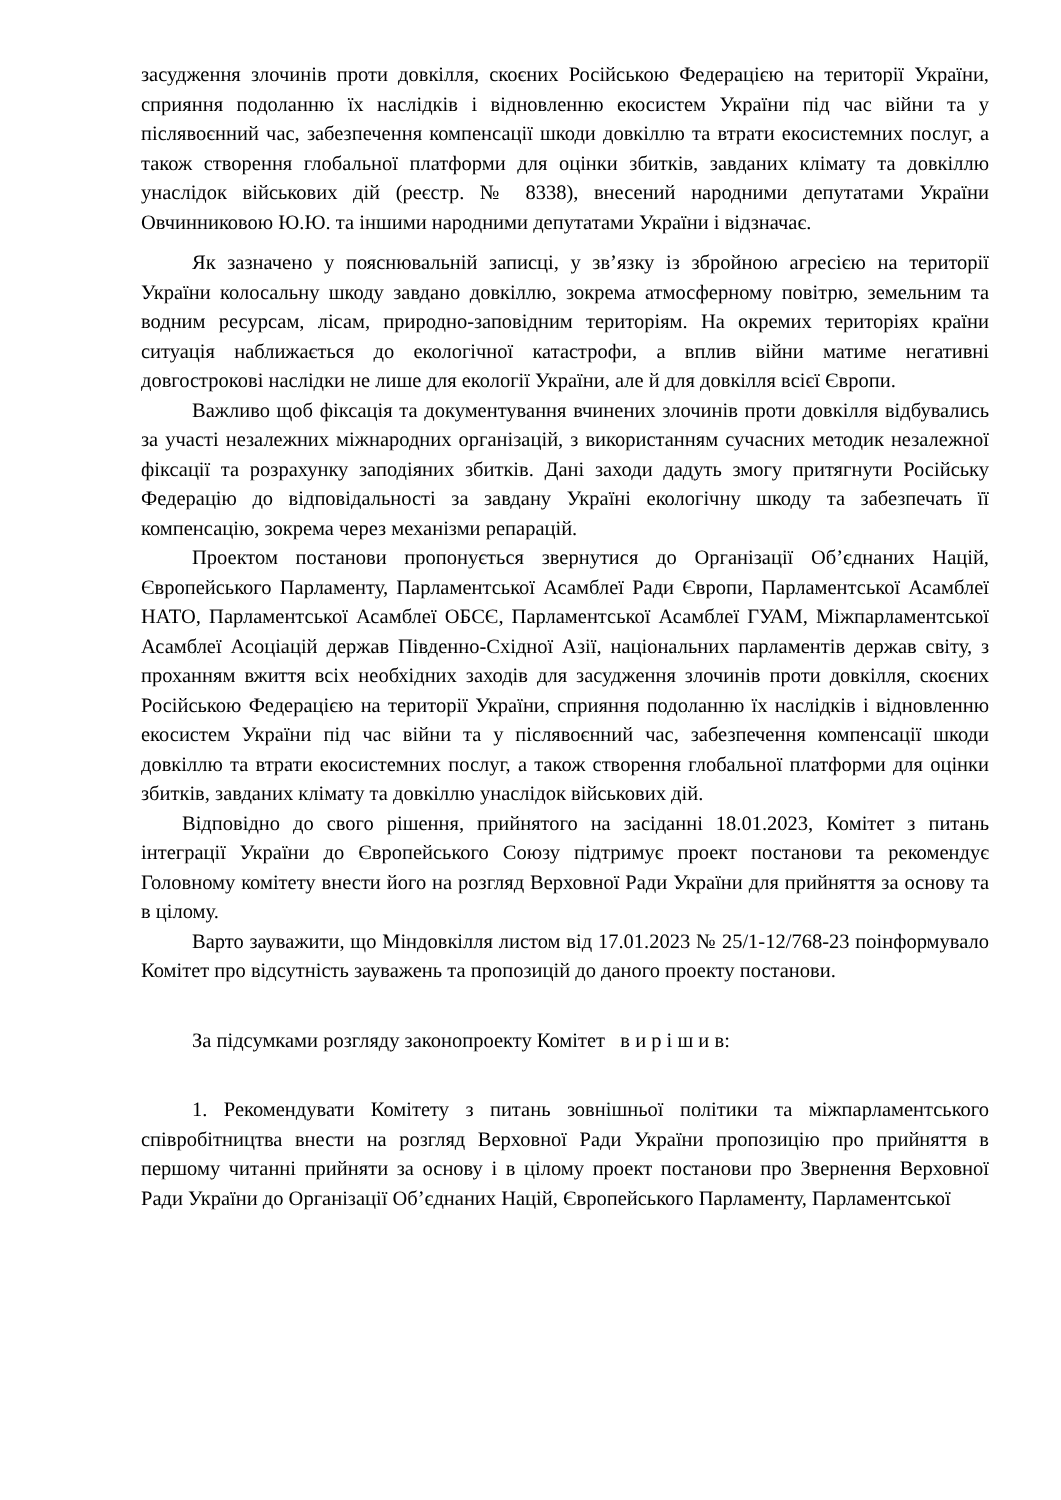засудження злочинів проти довкілля, скоєних Російською Федерацією на території України, сприяння подоланню їх наслідків і відновленню екосистем України під час війни та у післявоєнний час, забезпечення компенсації шкоди довкіллю та втрати екосистемних послуг, а також створення глобальної платформи для оцінки збитків, завданих клімату та довкіллю унаслідок військових дій (реєстр. № 8338), внесений народними депутатами України Овчинниковою Ю.Ю. та іншими народними депутатами України і відзначає.
Як зазначено у пояснювальній записці, у зв’язку із збройною агресією на території України колосальну шкоду завдано довкіллю, зокрема атмосферному повітрю, земельним та водним ресурсам, лісам, природно-заповідним територіям. На окремих територіях країни ситуація наближається до екологічної катастрофи, а вплив війни матиме негативні довгострокові наслідки не лише для екології України, але й для довкілля всієї Європи.
Важливо щоб фіксація та документування вчинених злочинів проти довкілля відбувались за участі незалежних міжнародних організацій, з використанням сучасних методик незалежної фіксації та розрахунку заподіяних збитків. Дані заходи дадуть змогу притягнути Російську Федерацію до відповідальності за завдану Україні екологічну шкоду та забезпечать її компенсацію, зокрема через механізми репарацій.
Проектом постанови пропонується звернутися до Організації Об’єднаних Націй, Європейського Парламенту, Парламентської Асамблеї Ради Європи, Парламентської Асамблеї НАТО, Парламентської Асамблеї ОБСЄ, Парламентської Асамблеї ГУАМ, Міжпарламентської Асамблеї Асоціацій держав Південно-Східної Азії, національних парламентів держав світу, з проханням вжиття всіх необхідних заходів для засудження злочинів проти довкілля, скоєних Російською Федерацією на території України, сприяння подоланню їх наслідків і відновленню екосистем України під час війни та у післявоєнний час, забезпечення компенсації шкоди довкіллю та втрати екосистемних послуг, а також створення глобальної платформи для оцінки збитків, завданих клімату та довкіллю унаслідок військових дій.
Відповідно до свого рішення, прийнятого на засіданні 18.01.2023, Комітет з питань інтеграції України до Європейського Союзу підтримує проект постанови та рекомендує Головному комітету внести його на розгляд Верховної Ради України для прийняття за основу та в цілому.
Варто зауважити, що Міндовкілля листом від 17.01.2023 № 25/1-12/768-23 поінформувало Комітет про відсутність зауважень та пропозицій до даного проекту постанови.
За підсумками розгляду законопроекту Комітет в и р і ш и в:
1. Рекомендувати Комітету з питань зовнішньої політики та міжпарламентського співробітництва внести на розгляд Верховної Ради України пропозицію про прийняття в першому читанні прийняти за основу і в цілому проект постанови про Звернення Верховної Ради України до Організації Об’єднаних Націй, Європейського Парламенту, Парламентської